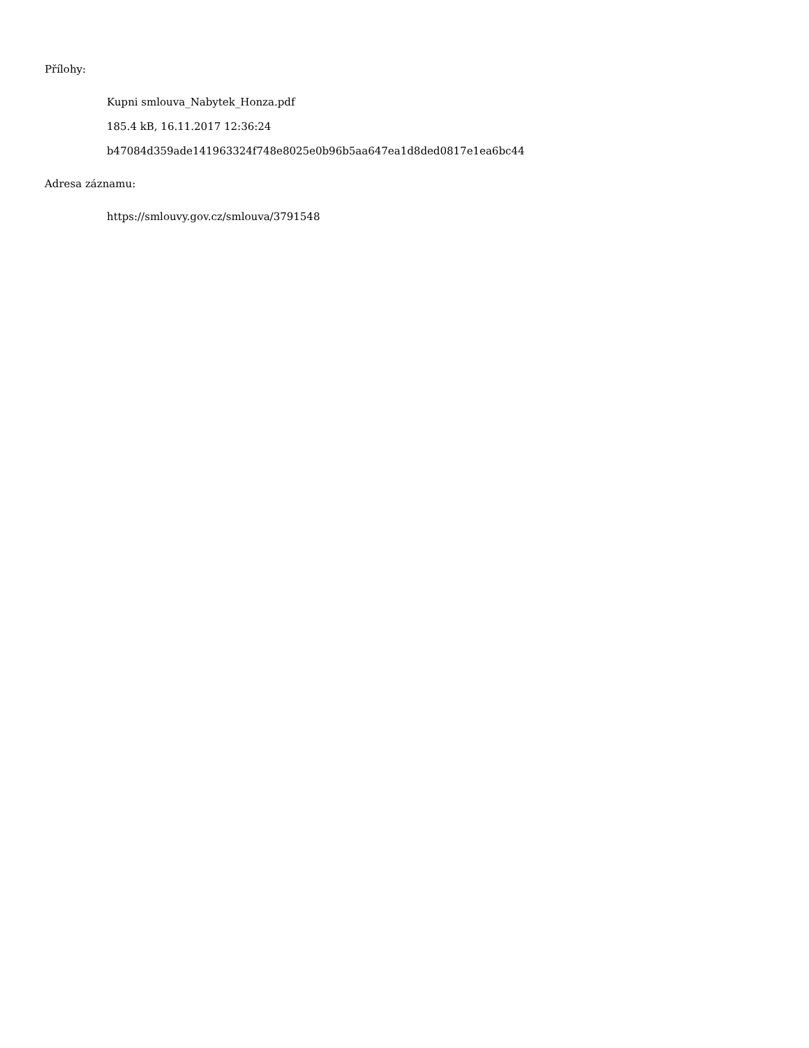Přílohy:
Kupni smlouva_Nabytek_Honza.pdf
185.4 kB, 16.11.2017 12:36:24
b47084d359ade141963324f748e8025e0b96b5aa647ea1d8ded0817e1ea6bc44
Adresa záznamu:
https://smlouvy.gov.cz/smlouva/3791548